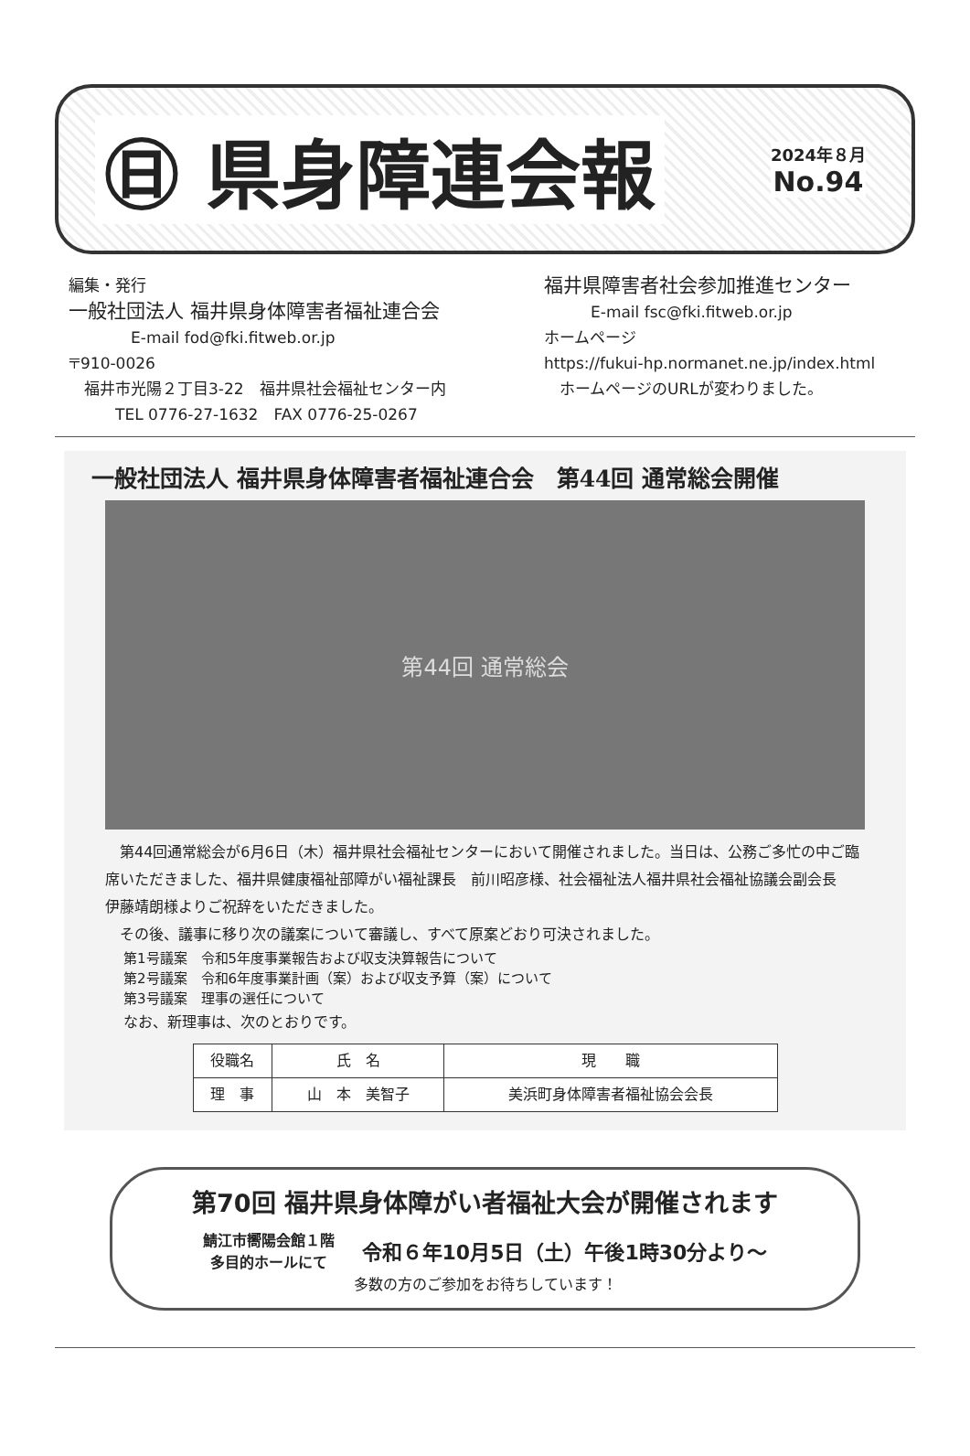㊐ 県身障連会報
2024年８月
No.94
編集・発行
一般社団法人 福井県身体障害者福祉連合会
　　　　E-mail fod@fki.fitweb.or.jp
〒910-0026
　福井市光陽２丁目3-22　福井県社会福祉センター内
　　　TEL 0776-27-1632　FAX 0776-25-0267
福井県障害者社会参加推進センター
　　　E-mail fsc@fki.fitweb.or.jp
ホームページ
https://fukui-hp.normanet.ne.jp/index.html
　ホームページのURLが変わりました。
一般社団法人 福井県身体障害者福祉連合会　第44回 通常総会開催
第44回 通常総会
第44回通常総会が6月6日（木）福井県社会福祉センターにおいて開催されました。当日は、公務ご多忙の中ご臨席いただきました、福井県健康福祉部障がい福祉課長　前川昭彦様、社会福祉法人福井県社会福祉協議会副会長　伊藤靖朗様よりご祝辞をいただきました。
その後、議事に移り次の議案について審議し、すべて原案どおり可決されました。
第1号議案　令和5年度事業報告および収支決算報告について
第2号議案　令和6年度事業計画（案）および収支予算（案）について
第3号議案　理事の選任について
なお、新理事は、次のとおりです。
| 役職名 | 氏 名 | 現 職 |
| --- | --- | --- |
| 理 事 | 山 本 美智子 | 美浜町身体障害者福祉協会会長 |
第70回 福井県身体障がい者福祉大会が開催されます
鯖江市嚮陽会館１階
多目的ホールにて
令和６年10月5日（土）午後1時30分より～
多数の方のご参加をお待ちしています！